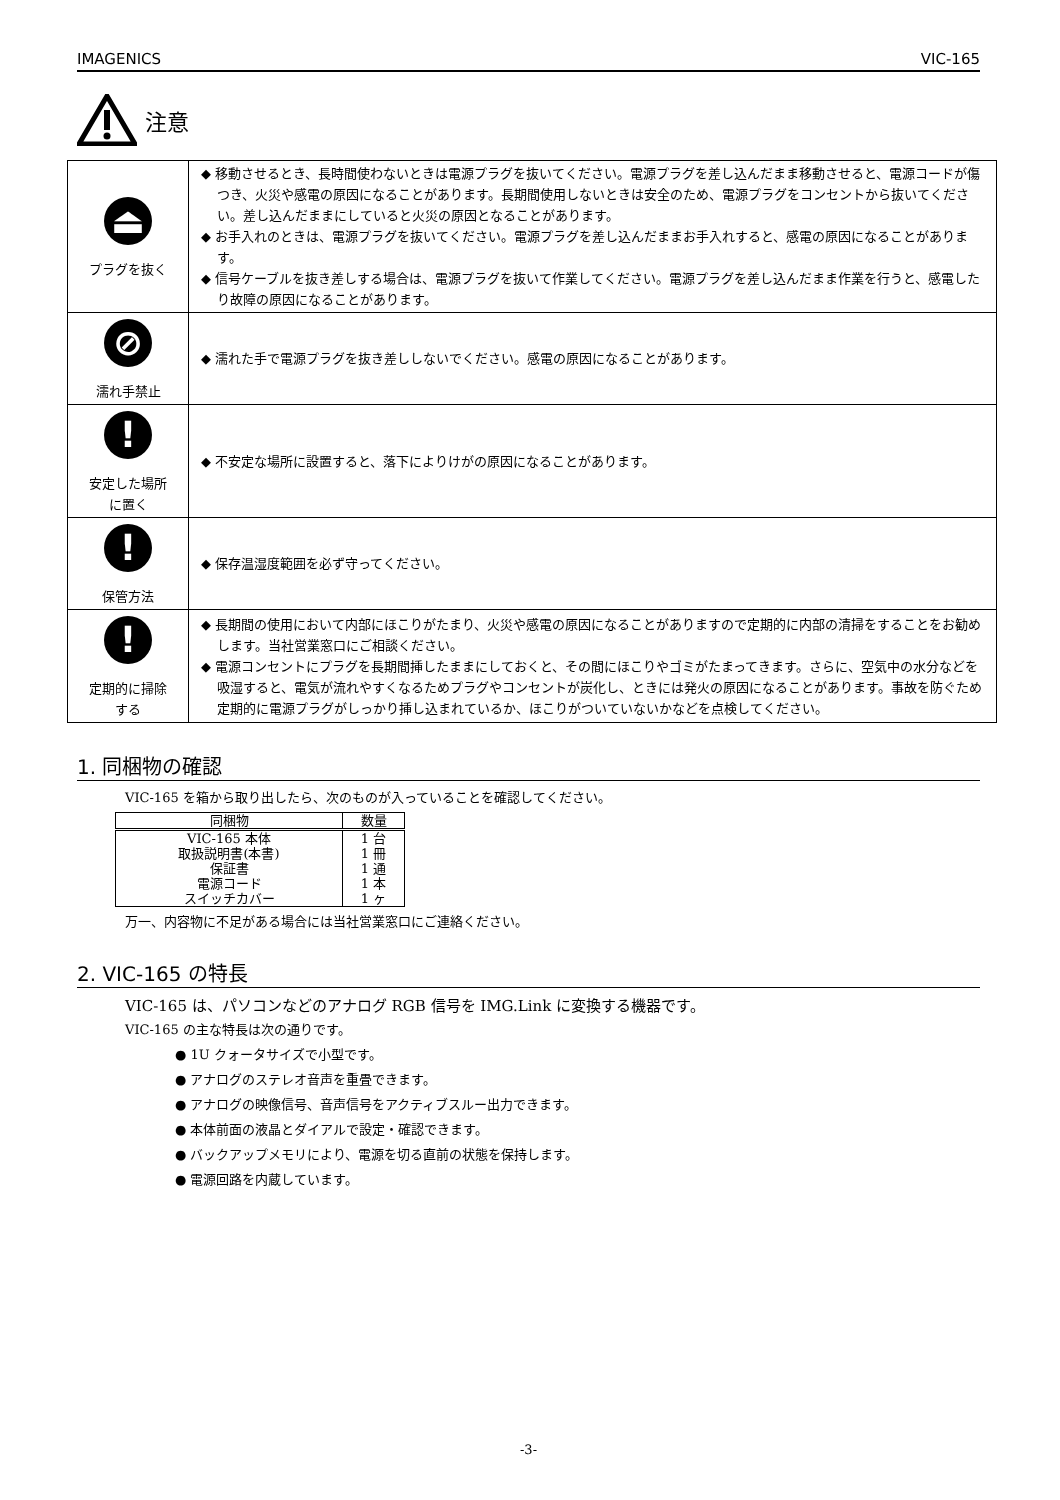IMAGENICS VIC-165
注意
| ⏏ プラグを抜く | ◆ 移動させるとき、長時間使わないときは電源プラグを抜いてください。電源プラグを差し込んだまま移動させると、電源コードが傷つき、火災や感電の原因になることがあります。長期間使用しないときは安全のため、電源プラグをコンセントから抜いてください。差し込んだままにしていると火災の原因となることがあります。 ◆ お手入れのときは、電源プラグを抜いてください。電源プラグを差し込んだままお手入れすると、感電の原因になることがあります。 ◆ 信号ケーブルを抜き差しする場合は、電源プラグを抜いて作業してください。電源プラグを差し込んだまま作業を行うと、感電したり故障の原因になることがあります。 |
| ⊘ 濡れ手禁止 | ◆ 濡れた手で電源プラグを抜き差ししないでください。感電の原因になることがあります。 |
| ! 安定した場所 に置く | ◆ 不安定な場所に設置すると、落下によりけがの原因になることがあります。 |
| ! 保管方法 | ◆ 保存温湿度範囲を必ず守ってください。 |
| ! 定期的に掃除 する | ◆ 長期間の使用において内部にほこりがたまり、火災や感電の原因になることがありますので定期的に内部の清掃をすることをお勧めします。当社営業窓口にご相談ください。 ◆ 電源コンセントにプラグを長期間挿したままにしておくと、その間にほこりやゴミがたまってきます。さらに、空気中の水分などを吸湿すると、電気が流れやすくなるためプラグやコンセントが炭化し、ときには発火の原因になることがあります。事故を防ぐため定期的に電源プラグがしっかり挿し込まれているか、ほこりがついていないかなどを点検してください。 |
1. 同梱物の確認
VIC-165 を箱から取り出したら、次のものが入っていることを確認してください。
| 同梱物 | 数量 |
| --- | --- |
| VIC-165 本体 | 1 台 |
| 取扱説明書(本書) | 1 冊 |
| 保証書 | 1 通 |
| 電源コード | 1 本 |
| スイッチカバー | 1 ヶ |
万一、内容物に不足がある場合には当社営業窓口にご連絡ください。
2. VIC-165 の特長
VIC-165 は、パソコンなどのアナログ RGB 信号を IMG.Link に変換する機器です。
VIC-165 の主な特長は次の通りです。
● 1U クォータサイズで小型です。
● アナログのステレオ音声を重畳できます。
● アナログの映像信号、音声信号をアクティブスルー出力できます。
● 本体前面の液晶とダイアルで設定・確認できます。
● バックアップメモリにより、電源を切る直前の状態を保持します。
● 電源回路を内蔵しています。
-3-